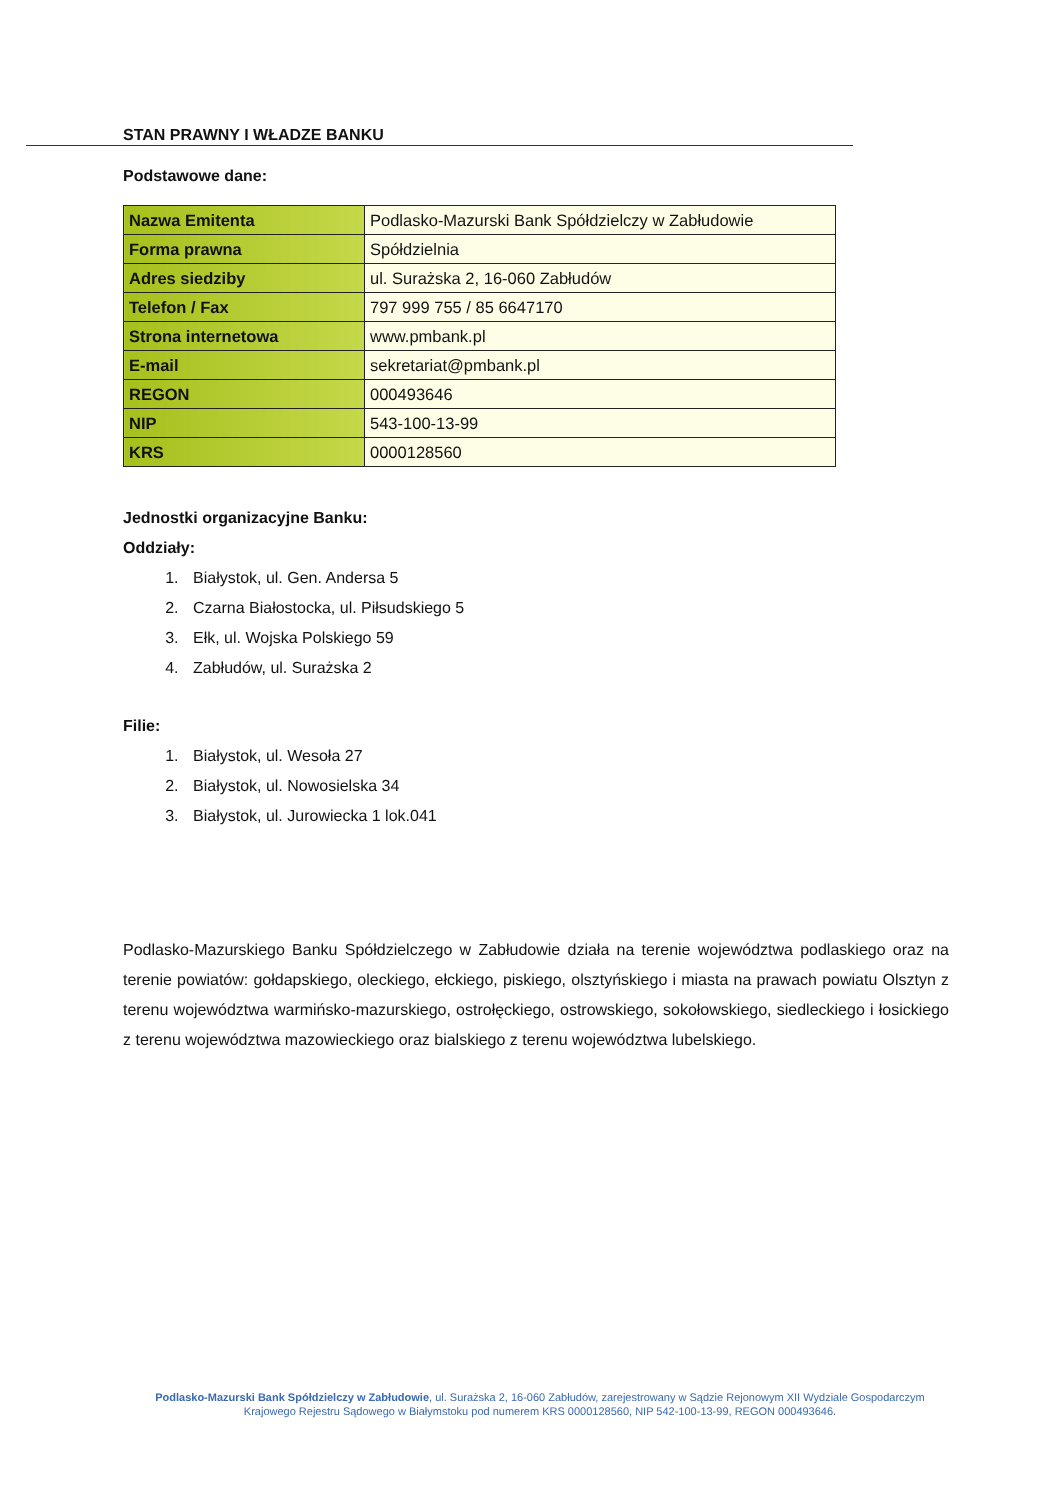STAN PRAWNY I WŁADZE BANKU
Podstawowe dane:
| Nazwa Emitenta | Podlasko-Mazurski Bank Spółdzielczy w Zabłudowie |
| Forma prawna | Spółdzielnia |
| Adres siedziby | ul. Surażska 2, 16-060 Zabłudów |
| Telefon / Fax | 797 999 755 / 85 6647170 |
| Strona internetowa | www.pmbank.pl |
| E-mail | sekretariat@pmbank.pl |
| REGON | 000493646 |
| NIP | 543-100-13-99 |
| KRS | 0000128560 |
Jednostki organizacyjne Banku:
Oddziały:
1. Białystok, ul. Gen. Andersa 5
2. Czarna Białostocka, ul. Piłsudskiego 5
3. Ełk, ul. Wojska Polskiego 59
4. Zabłudów, ul. Surażska 2
Filie:
1. Białystok, ul. Wesoła 27
2. Białystok, ul. Nowosielska 34
3. Białystok, ul. Jurowiecka 1 lok.041
Podlasko-Mazurskiego Banku Spółdzielczego w Zabłudowie działa na terenie województwa podlaskiego oraz na terenie powiatów: gołdapskiego, oleckiego, ełckiego, piskiego, olsztyńskiego i miasta na prawach powiatu Olsztyn z terenu województwa warmińsko-mazurskiego, ostrołęckiego, ostrowskiego, sokołowskiego, siedleckiego i łosickiego z terenu województwa mazowieckiego oraz bialskiego z terenu województwa lubelskiego.
Podlasko-Mazurski Bank Spółdzielczy w Zabłudowie, ul. Surażska 2, 16-060 Zabłudów, zarejestrowany w Sądzie Rejonowym XII Wydziale Gospodarczym Krajowego Rejestru Sądowego w Białymstoku pod numerem KRS 0000128560, NIP 542-100-13-99, REGON 000493646.